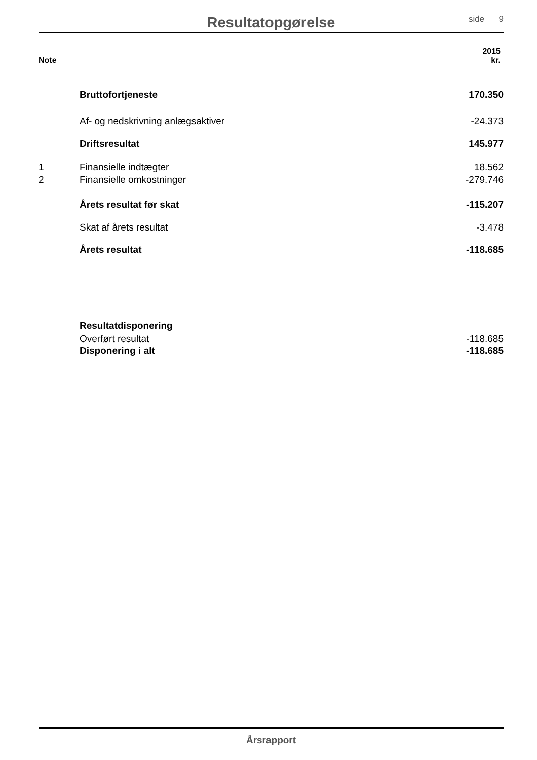Resultatopgørelse
side 9
| Note | | 2015 kr. |
| | Bruttofortjeneste | 170.350 |
| | Af- og nedskrivning anlægsaktiver | -24.373 |
| | Driftsresultat | 145.977 |
| 1 | Finansielle indtægter | 18.562 |
| 2 | Finansielle omkostninger | -279.746 |
| | Årets resultat før skat | -115.207 |
| | Skat af årets resultat | -3.478 |
| | Årets resultat | -118.685 |
| | Resultatdisponering | |
| | Overført resultat | -118.685 |
| | Disponering i alt | -118.685 |
Årsrapport